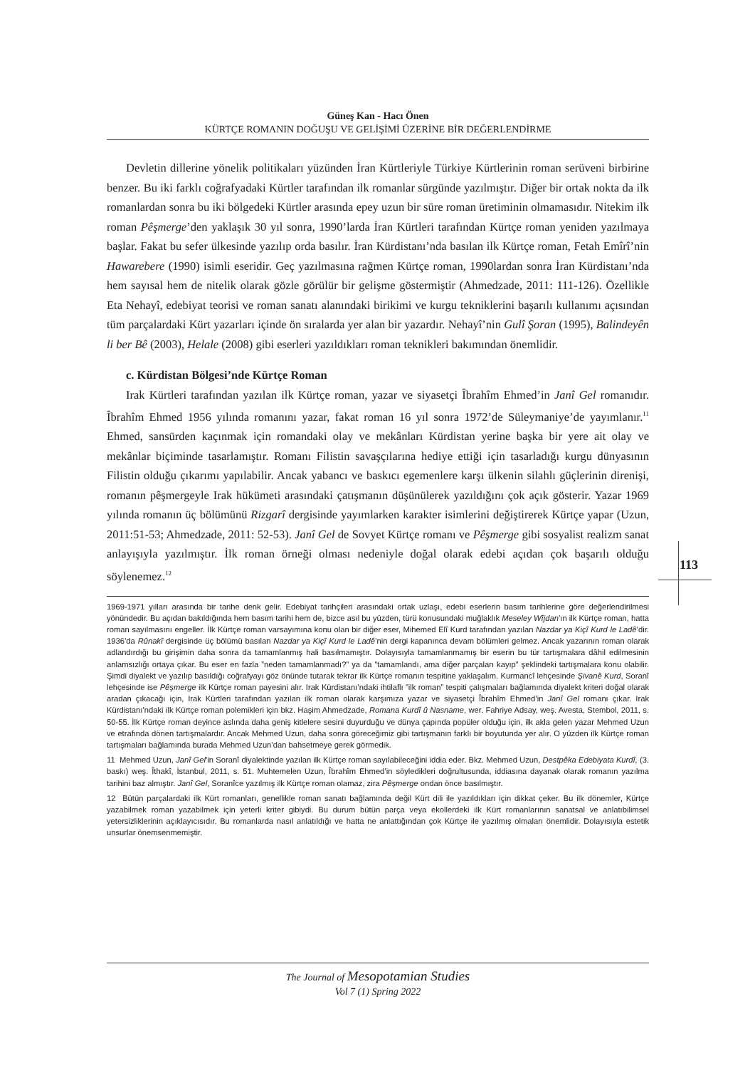Güneş Kan - Hacı Önen
KÜRTÇE ROMANIN DOĞUŞU VE GELİŞİMİ ÜZERİNE BİR DEĞERLENDİRME
Devletin dillerine yönelik politikaları yüzünden İran Kürtleriyle Türkiye Kürtlerinin roman serüveni birbirine benzer. Bu iki farklı coğrafyadaki Kürtler tarafından ilk romanlar sürgünde yazılmıştır. Diğer bir ortak nokta da ilk romanlardan sonra bu iki bölgedeki Kürtler arasında epey uzun bir süre roman üretiminin olmamasıdır. Nitekim ilk roman Pêşmerge’den yaklaşık 30 yıl sonra, 1990’larda İran Kürtleri tarafından Kürtçe roman yeniden yazılmaya başlar. Fakat bu sefer ülkesinde yazılıp orda basılır. İran Kürdistanı’nda basılan ilk Kürtçe roman, Fetah Emîrî’nin Hawarebere (1990) isimli eseridir. Geç yazılmasına rağmen Kürtçe roman, 1990lardan sonra İran Kürdistanı’nda hem sayısal hem de nitelik olarak gözle görülür bir gelişme göstermiştir (Ahmedzade, 2011: 111-126). Özellikle Eta Nehayî, edebiyat teorisi ve roman sanatı alanındaki birikimi ve kurgu tekniklerini başarılı kullanımı açısından tüm parçalardaki Kürt yazarları içinde ön sıralarda yer alan bir yazardır. Nehayî’nin Gulî Şoran (1995), Balindeyên li ber Bê (2003), Helale (2008) gibi eserleri yazıldıkları roman teknikleri bakımından önemlidir.
c. Kürdistan Bölgesi’nde Kürtçe Roman
Irak Kürtleri tarafından yazılan ilk Kürtçe roman, yazar ve siyasetçi Îbrahîm Ehmed’in Janî Gel romanıdır. Îbrahîm Ehmed 1956 yılında romanını yazar, fakat roman 16 yıl sonra 1972’de Süleymaniye’de yayımlanır.<sup>11</sup> Ehmed, sansürden kaçınmak için romandaki olay ve mekânları Kürdistan yerine başka bir yere ait olay ve mekânlar biçiminde tasarlamıştır. Romanı Filistin savaşçılarına hediye ettiği için tasarladığı kurgu dünyasının Filistin olduğu çıkarımı yapılabilir. Ancak yabancı ve baskıcı egemenlere karşı ülkenin silahlı güçlerinin direnişi, romanın pêşmergeyle Irak hükümeti arasındaki çatışmanın düşünülerek yazıldığını çok açık gösterir. Yazar 1969 yılında romanın üç bölümünü Rizgarî dergisinde yayımlarken karakter isimlerini değiştirerek Kürtçe yapar (Uzun, 2011:51-53; Ahmedzade, 2011: 52-53). Janî Gel de Sovyet Kürtçe romanı ve Pêşmerge gibi sosyalist realizm sanat anlayışıyla yazılmıştır. İlk roman örneği olması nedeniyle doğal olarak edebi açıdan çok başarılı olduğu söylenemez.<sup>12</sup>
1969-1971 yılları arasında bir tarihe denk gelir. Edebiyat tarihçileri arasındaki ortak uzlaşı, edebi eserlerin basım tarihlerine göre değerlendirilmesi yönündedir. Bu açıdan bakıldığında hem basım tarihi hem de, bizce asıl bu yüzden, türü konusundaki muğlaklık Meseley Wîjdan’ın ilk Kürtçe roman, hatta roman sayılmasını engeller. İlk Kürtçe roman varsayımına konu olan bir diğer eser, Mihemed Elî Kurd tarafından yazılan Nazdar ya Kiçî Kurd le Ladê’dir. 1936’da Rûnakî dergisinde üç bölümü basılan Nazdar ya Kiçî Kurd le Ladê’nin dergi kapanınca devam bölümleri gelmez. Ancak yazarının roman olarak adlandırdığı bu girişimin daha sonra da tamamlanmış hali basılmamıştır. Dolayısıyla tamamlanmamış bir eserin bu tür tartışmalara dâhil edilmesinin anlamsızlığı ortaya çıkar. Bu eser en fazla ”neden tamamlanmadı?” ya da ”tamamlandı, ama diğer parçaları kayıp” şeklindeki tartışmalara konu olabilir. Şimdi diyalekt ve yazılıp basıldığı coğrafyayı göz önünde tutarak tekrar ilk Kürtçe romanın tespitine yaklaşalım. Kurmancî lehçesinde Şivanê Kurd, Soranî lehçesinde ise Pêşmerge ilk Kürtçe roman payesini alır. Irak Kürdistanı’ndaki ihtilaflı ”ilk roman” tespiti çalışmaları bağlamında diyalekt kriteri doğal olarak aradan çıkacağı için, Irak Kürtleri tarafından yazılan ilk roman olarak karşımıza yazar ve siyasetçi Îbrahîm Ehmed’in Janî Gel romanı çıkar. Irak Kürdistanı’ndaki ilk Kürtçe roman polemikleri için bkz. Haşim Ahmedzade, Romana Kurdî û Nasname, wer. Fahriye Adsay, weş. Avesta, Stembol, 2011, s. 50-55. İlk Kürtçe roman deyince aslında daha geniş kitlelere sesini duyurduğu ve dünya çapında popüler olduğu için, ilk akla gelen yazar Mehmed Uzun ve etrafında dönen tartışmalardır. Ancak Mehmed Uzun, daha sonra göreceğimiz gibi tartışmanın farklı bir boyutunda yer alır. O yüzden ilk Kürtçe roman tartışmaları bağlamında burada Mehmed Uzun’dan bahsetmeye gerek görmedik.
11 Mehmed Uzun, Janî Gel’in Soranî diyalektinde yazılan ilk Kürtçe roman sayılabileceğini iddia eder. Bkz. Mehmed Uzun, Destpêka Edebiyata Kurdî, (3. baskı) weş. Îthakî, İstanbul, 2011, s. 51. Muhtemelen Uzun, Îbrahîm Ehmed’in söyledikleri doğrultusunda, iddiasına dayanak olarak romanın yazılma tarihini baz almıştır. Janî Gel, Soranîce yazılmış ilk Kürtçe roman olamaz, zira Pêşmerge ondan önce basılmıştır.
12 Bütün parçalardaki ilk Kürt romanları, genellikle roman sanatı bağlamında değil Kürt dili ile yazıldıkları için dikkat çeker. Bu ilk dönemler, Kürtçe yazabilmek roman yazabilmek için yeterli kriter gibiydi. Bu durum bütün parça veya ekollerdeki ilk Kürt romanlarının sanatsal ve anlatıbilimsel yetersizliklerinin açıklayıcısıdır. Bu romanlarda nasıl anlatıldığı ve hatta ne anlattığından çok Kürtçe ile yazılmış olmaları önemlidir. Dolayısıyla estetik unsurlar önemsenmemiştir.
113
The Journal of Mesopotamian Studies
Vol 7 (1) Spring 2022